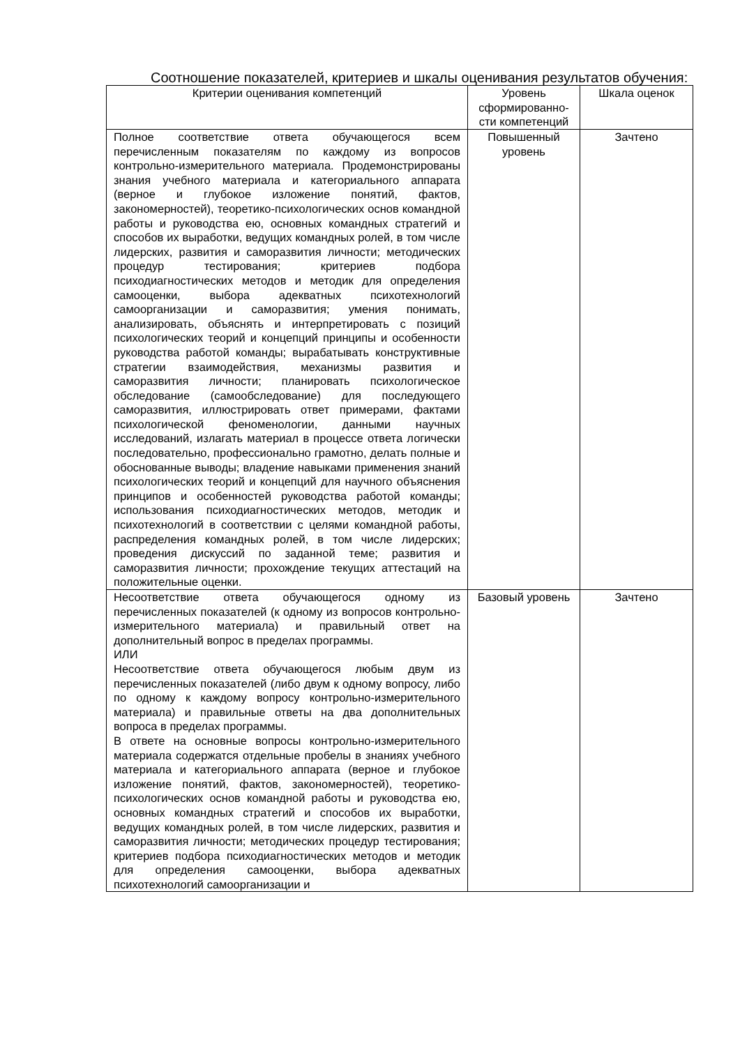Соотношение показателей, критериев и шкалы оценивания результатов обучения:
| Критерии оценивания компетенций | Уровень сформированно-сти компетенций | Шкала оценок |
| --- | --- | --- |
| Полное соответствие ответа обучающегося всем перечисленным показателям по каждому из вопросов контрольно-измерительного материала. Продемонстрированы знания учебного материала и категориального аппарата (верное и глубокое изложение понятий, фактов, закономерностей), теоретико-психологических основ командной работы и руководства ею, основных командных стратегий и способов их выработки, ведущих командных ролей, в том числе лидерских, развития и саморазвития личности; методических процедур тестирования; критериев подбора психодиагностических методов и методик для определения самооценки, выбора адекватных психотехнологий самоорганизации и саморазвития; умения понимать, анализировать, объяснять и интерпретировать с позиций психологических теорий и концепций принципы и особенности руководства работой команды; вырабатывать конструктивные стратегии взаимодействия, механизмы развития и саморазвития личности; планировать психологическое обследование (самообследование) для последующего саморазвития, иллюстрировать ответ примерами, фактами психологической феноменологии, данными научных исследований, излагать материал в процессе ответа логически последовательно, профессионально грамотно, делать полные и обоснованные выводы; владение навыками применения знаний психологических теорий и концепций для научного объяснения принципов и особенностей руководства работой команды; использования психодиагностических методов, методик и психотехнологий в соответствии с целями командной работы, распределения командных ролей, в том числе лидерских; проведения дискуссий по заданной теме; развития и саморазвития личности; прохождение текущих аттестаций на положительные оценки. | Повышенный уровень | Зачтено |
| Несоответствие ответа обучающегося одному из перечисленных показателей (к одному из вопросов контрольно-измерительного материала) и правильный ответ на дополнительный вопрос в пределах программы. ИЛИ Несоответствие ответа обучающегося любым двум из перечисленных показателей (либо двум к одному вопросу, либо по одному к каждому вопросу контрольно-измерительного материала) и правильные ответы на два дополнительных вопроса в пределах программы. В ответе на основные вопросы контрольно-измерительного материала содержатся отдельные пробелы в знаниях учебного материала и категориального аппарата (верное и глубокое изложение понятий, фактов, закономерностей), теоретико-психологических основ командной работы и руководства ею, основных командных стратегий и способов их выработки, ведущих командных ролей, в том числе лидерских, развития и саморазвития личности; методических процедур тестирования; критериев подбора психодиагностических методов и методик для определения самооценки, выбора адекватных психотехнологий самоорганизации и | Базовый уровень | Зачтено |